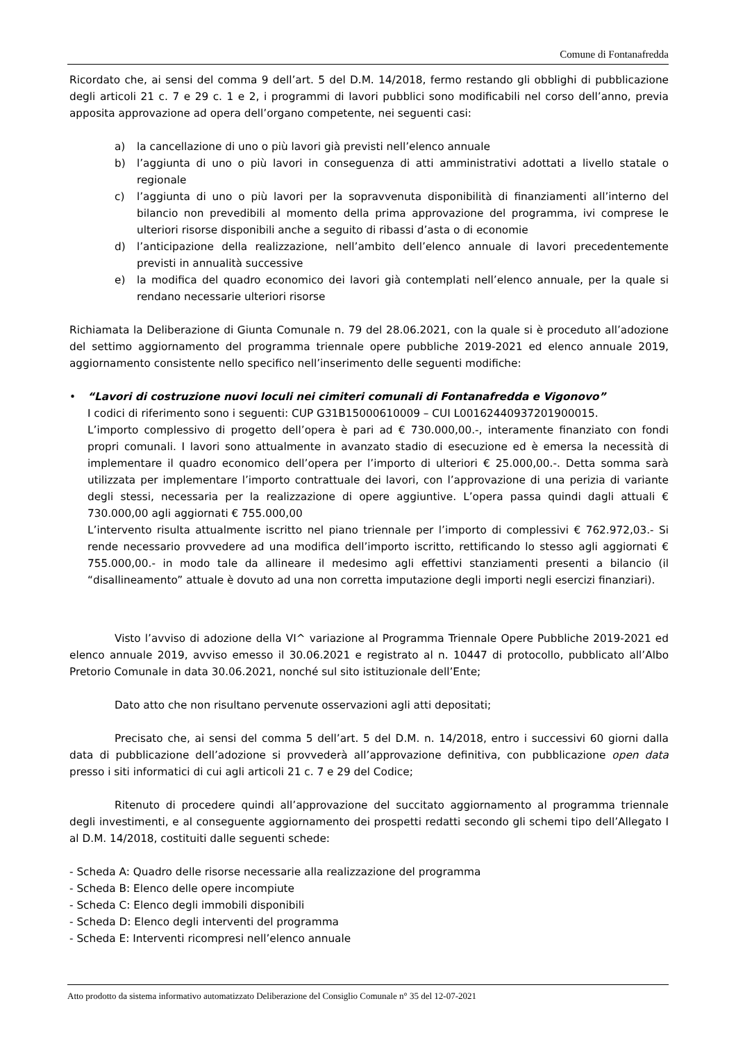Comune di Fontanafredda
Ricordato che, ai sensi del comma 9 dell’art. 5 del D.M. 14/2018, fermo restando gli obblighi di pubblicazione degli articoli 21 c. 7 e 29 c. 1 e 2, i programmi di lavori pubblici sono modificabili nel corso dell’anno, previa apposita approvazione ad opera dell’organo competente, nei seguenti casi:
a) la cancellazione di uno o più lavori già previsti nell’elenco annuale
b) l’aggiunta di uno o più lavori in conseguenza di atti amministrativi adottati a livello statale o regionale
c) l’aggiunta di uno o più lavori per la sopravvenuta disponibilità di finanziamenti all’interno del bilancio non prevedibili al momento della prima approvazione del programma, ivi comprese le ulteriori risorse disponibili anche a seguito di ribassi d’asta o di economie
d) l’anticipazione della realizzazione, nell’ambito dell’elenco annuale di lavori precedentemente previsti in annualità successive
e) la modifica del quadro economico dei lavori già contemplati nell’elenco annuale, per la quale si rendano necessarie ulteriori risorse
Richiamata la Deliberazione di Giunta Comunale n. 79 del 28.06.2021, con la quale si è proceduto all’adozione del settimo aggiornamento del programma triennale opere pubbliche 2019-2021 ed elenco annuale 2019, aggiornamento consistente nello specifico nell’inserimento delle seguenti modifiche:
• “Lavori di costruzione nuovi loculi nei cimiteri comunali di Fontanafredda e Vigonovo”
I codici di riferimento sono i seguenti: CUP G31B15000610009 – CUI L00162440937201900015.
L’importo complessivo di progetto dell’opera è pari ad € 730.000,00.-, interamente finanziato con fondi propri comunali. I lavori sono attualmente in avanzato stadio di esecuzione ed è emersa la necessità di implementare il quadro economico dell’opera per l’importo di ulteriori € 25.000,00.-. Detta somma sarà utilizzata per implementare l’importo contrattuale dei lavori, con l’approvazione di una perizia di variante degli stessi, necessaria per la realizzazione di opere aggiuntive. L’opera passa quindi dagli attuali € 730.000,00 agli aggiornati € 755.000,00
L’intervento risulta attualmente iscritto nel piano triennale per l’importo di complessivi € 762.972,03.- Si rende necessario provvedere ad una modifica dell’importo iscritto, rettificando lo stesso agli aggiornati € 755.000,00.- in modo tale da allineare il medesimo agli effettivi stanziamenti presenti a bilancio (il “disallineamento” attuale è dovuto ad una non corretta imputazione degli importi negli esercizi finanziari).
Visto l’avviso di adozione della VI^ variazione al Programma Triennale Opere Pubbliche 2019-2021 ed elenco annuale 2019, avviso emesso il 30.06.2021 e registrato al n. 10447 di protocollo, pubblicato all’Albo Pretorio Comunale in data 30.06.2021, nonché sul sito istituzionale dell’Ente;
Dato atto che non risultano pervenute osservazioni agli atti depositati;
Precisato che, ai sensi del comma 5 dell’art. 5 del D.M. n. 14/2018, entro i successivi 60 giorni dalla data di pubblicazione dell’adozione si provvederà all’approvazione definitiva, con pubblicazione open data presso i siti informatici di cui agli articoli 21 c. 7 e 29 del Codice;
Ritenuto di procedere quindi all’approvazione del succitato aggiornamento al programma triennale degli investimenti, e al conseguente aggiornamento dei prospetti redatti secondo gli schemi tipo dell’Allegato I al D.M. 14/2018, costituiti dalle seguenti schede:
- Scheda A: Quadro delle risorse necessarie alla realizzazione del programma
- Scheda B: Elenco delle opere incompiute
- Scheda C: Elenco degli immobili disponibili
- Scheda D: Elenco degli interventi del programma
- Scheda E: Interventi ricompresi nell’elenco annuale
Atto prodotto da sistema informativo automatizzato Deliberazione del Consiglio Comunale n° 35 del 12-07-2021